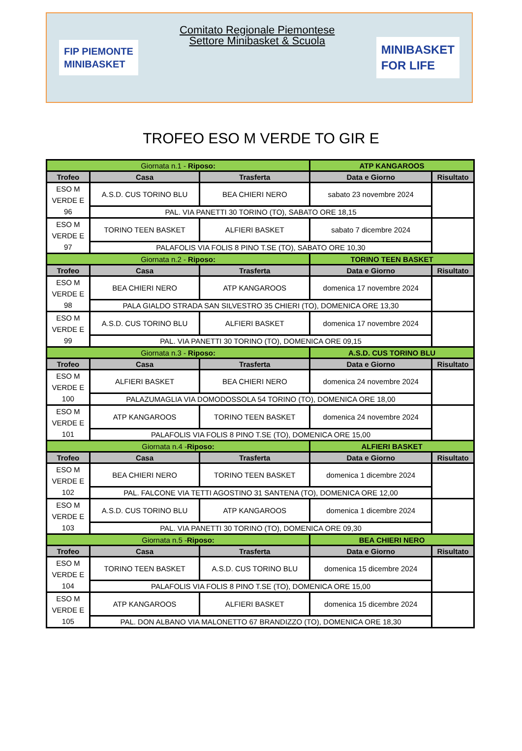FIP PIEMONTE
MINIBASKET
Comitato Regionale Piemontese
Settore Minibasket & Scuola
MINIBASKET
FOR LIFE
TROFEO ESO M VERDE TO GIR E
| Giornata n.1 - Riposo: | | | ATP KANGAROOS | |
| Trofeo | Casa | Trasferta | Data e Giorno | Risultato |
| ESO M VERDE E 96 | A.S.D. CUS TORINO BLU | BEA CHIERI NERO | sabato 23 novembre 2024 | |
| | PAL. VIA PANETTI 30 TORINO (TO), SABATO ORE 18,15 | | | |
| ESO M VERDE E 97 | TORINO TEEN BASKET | ALFIERI BASKET | sabato 7 dicembre 2024 | |
| | PALAFOLIS VIA FOLIS 8 PINO T.SE (TO), SABATO ORE 10,30 | | | |
| Giornata n.2 - Riposo: | | | TORINO TEEN BASKET | |
| Trofeo | Casa | Trasferta | Data e Giorno | Risultato |
| ESO M VERDE E 98 | BEA CHIERI NERO | ATP KANGAROOS | domenica 17 novembre 2024 | |
| | PALA GIALDO STRADA SAN SILVESTRO 35 CHIERI (TO), DOMENICA ORE 13,30 | | | |
| ESO M VERDE E 99 | A.S.D. CUS TORINO BLU | ALFIERI BASKET | domenica 17 novembre 2024 | |
| | PAL. VIA PANETTI 30 TORINO (TO), DOMENICA ORE 09,15 | | | |
| Giornata n.3 - Riposo: | | | A.S.D. CUS TORINO BLU | |
| Trofeo | Casa | Trasferta | Data e Giorno | Risultato |
| ESO M VERDE E 100 | ALFIERI BASKET | BEA CHIERI NERO | domenica 24 novembre 2024 | |
| | PALAZUMAGLIA VIA DOMODOSSOLA 54 TORINO (TO), DOMENICA ORE 18,00 | | | |
| ESO M VERDE E 101 | ATP KANGAROOS | TORINO TEEN BASKET | domenica 24 novembre 2024 | |
| | PALAFOLIS VIA FOLIS 8 PINO T.SE (TO), DOMENICA ORE 15,00 | | | |
| Giornata n.4 - Riposo: | | | ALFIERI BASKET | |
| Trofeo | Casa | Trasferta | Data e Giorno | Risultato |
| ESO M VERDE E 102 | BEA CHIERI NERO | TORINO TEEN BASKET | domenica 1 dicembre 2024 | |
| | PAL. FALCONE VIA TETTI AGOSTINO 31 SANTENA (TO), DOMENICA ORE 12,00 | | | |
| ESO M VERDE E 103 | A.S.D. CUS TORINO BLU | ATP KANGAROOS | domenica 1 dicembre 2024 | |
| | PAL. VIA PANETTI 30 TORINO (TO), DOMENICA ORE 09,30 | | | |
| Giornata n.5 - Riposo: | | | BEA CHIERI NERO | |
| Trofeo | Casa | Trasferta | Data e Giorno | Risultato |
| ESO M VERDE E 104 | TORINO TEEN BASKET | A.S.D. CUS TORINO BLU | domenica 15 dicembre 2024 | |
| | PALAFOLIS VIA FOLIS 8 PINO T.SE (TO), DOMENICA ORE 15,00 | | | |
| ESO M VERDE E 105 | ATP KANGAROOS | ALFIERI BASKET | domenica 15 dicembre 2024 | |
| | PAL. DON ALBANO VIA MALONETTO 67 BRANDIZZO (TO), DOMENICA ORE 18,30 | | | |